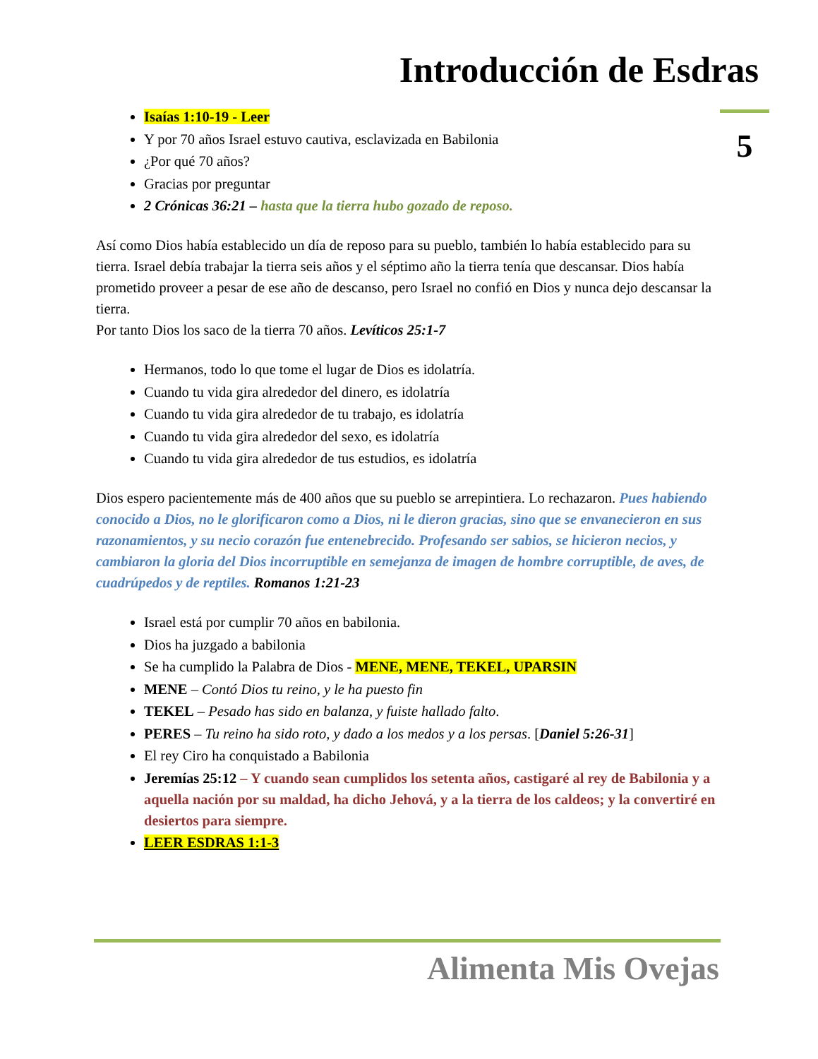Introducción de Esdras
5
Isaías 1:10-19 - Leer
Y por 70 años Israel estuvo cautiva, esclavizada en Babilonia
¿Por qué 70 años?
Gracias por preguntar
2 Crónicas 36:21 – hasta que la tierra hubo gozado de reposo.
Así como Dios había establecido un día de reposo para su pueblo, también lo había establecido para su tierra. Israel debía trabajar la tierra seis años y el séptimo año la tierra tenía que descansar. Dios había prometido proveer a pesar de ese año de descanso, pero Israel no confió en Dios y nunca dejo descansar la tierra.
Por tanto Dios los saco de la tierra 70 años. Levíticos 25:1-7
Hermanos, todo lo que tome el lugar de Dios es idolatría.
Cuando tu vida gira alrededor del dinero, es idolatría
Cuando tu vida gira alrededor de tu trabajo, es idolatría
Cuando tu vida gira alrededor del sexo, es idolatría
Cuando tu vida gira alrededor de tus estudios, es idolatría
Dios espero pacientemente más de 400 años que su pueblo se arrepintiera. Lo rechazaron. Pues habiendo conocido a Dios, no le glorificaron como a Dios, ni le dieron gracias, sino que se envanecieron en sus razonamientos, y su necio corazón fue entenebrecido. Profesando ser sabios, se hicieron necios, y cambiaron la gloria del Dios incorruptible en semejanza de imagen de hombre corruptible, de aves, de cuadrúpedos y de reptiles. Romanos 1:21-23
Israel está por cumplir 70 años en babilonia.
Dios ha juzgado a babilonia
Se ha cumplido la Palabra de Dios - MENE, MENE, TEKEL, UPARSIN
MENE – Contó Dios tu reino, y le ha puesto fin
TEKEL – Pesado has sido en balanza, y fuiste hallado falto.
PERES – Tu reino ha sido roto, y dado a los medos y a los persas. [Daniel 5:26-31]
El rey Ciro ha conquistado a Babilonia
Jeremías 25:12 – Y cuando sean cumplidos los setenta años, castigaré al rey de Babilonia y a aquella nación por su maldad, ha dicho Jehová, y a la tierra de los caldeos; y la convertiré en desiertos para siempre.
LEER ESDRAS 1:1-3
Alimenta Mis Ovejas